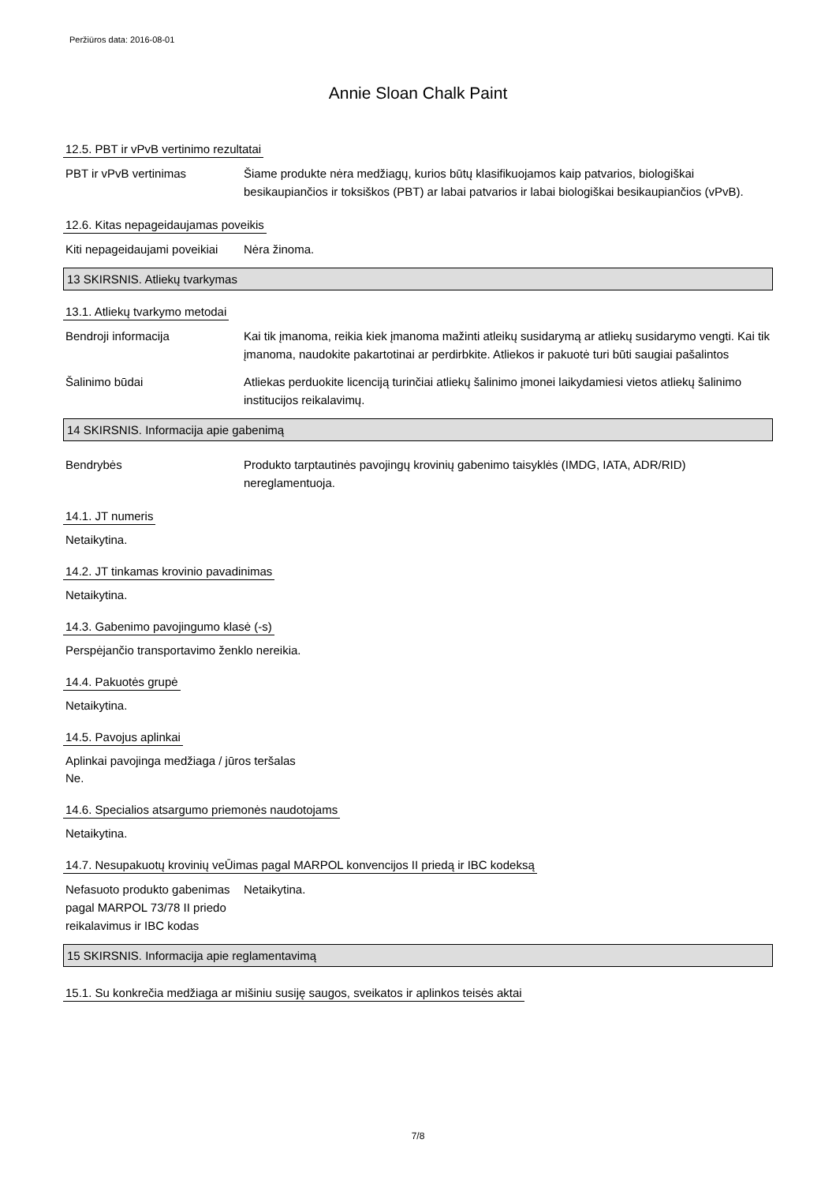Peržiūros data: 2016-08-01
Annie Sloan Chalk Paint
12.5. PBT ir vPvB vertinimo rezultatai
PBT ir vPvB vertinimas Šiame produkte nėra medžiagų, kurios būtų klasifikuojamos kaip patvarios, biologiškai besikaupiančios ir toksiškos (PBT) ar labai patvarios ir labai biologiškai besikaupiančios (vPvB).
12.6. Kitas nepageidaujamas poveikis
Kiti nepageidaujami poveikiai
Nėra žinoma.
13 SKIRSNIS. Atliekų tvarkymas
13.1. Atliekų tvarkymo metodai
Bendroji informacija Kai tik įmanoma, reikia kiek įmanoma mažinti atleikų susidarymą ar atliekų susidarymo vengti. Kai tik įmanoma, naudokite pakartotinai ar perdirbkite. Atliekos ir pakuotė turi būti saugiai pašalintos
Šalinimo būdai Atliekas perduokite licenciją turinčiai atliekų šalinimo įmonei laikydamiesi vietos atliekų šalinimo institucijos reikalavimų.
14 SKIRSNIS. Informacija apie gabenimą
Bendrybės Produkto tarptautinės pavojingų krovinių gabenimo taisyklės (IMDG, IATA, ADR/RID) nereglamentuoja.
14.1. JT numeris
Netaikytina.
14.2. JT tinkamas krovinio pavadinimas
Netaikytina.
14.3. Gabenimo pavojingumo klasė (-s)
Perspėjančio transportavimo ženklo nereikia.
14.4. Pakuotės grupė
Netaikytina.
14.5. Pavojus aplinkai
Aplinkai pavojinga medžiaga / jūros teršalas
Ne.
14.6. Specialios atsargumo priemonės naudotojams
Netaikytina.
14.7. Nesupakuotų krovinių veŪimas pagal MARPOL konvencijos II priedą ir IBC kodeksą
Nefasuoto produkto gabenimas pagal MARPOL 73/78 II priedo reikalavimus ir IBC kodas
Netaikytina.
15 SKIRSNIS. Informacija apie reglamentavimą
15.1. Su konkrečia medžiaga ar mišiniu susiję saugos, sveikatos ir aplinkos teisės aktai
7/8